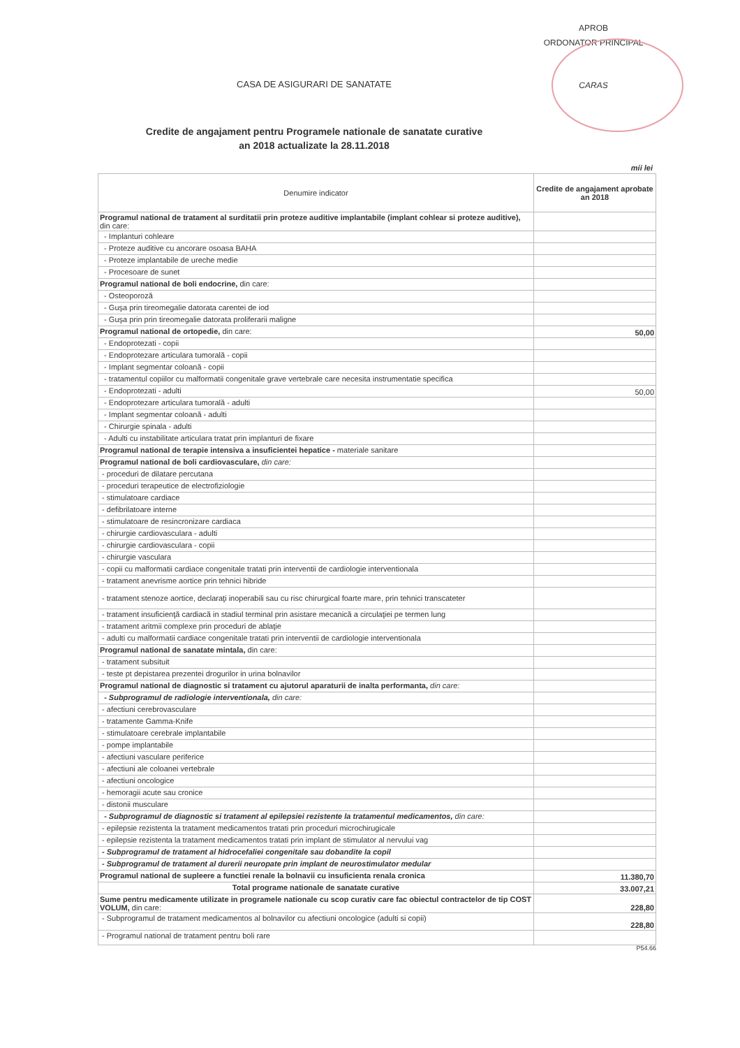APROB
ORDONATOR PRINCIPAL
CARAS
CASA DE ASIGURARI DE SANATATE
Credite de angajament pentru Programele nationale de sanatate curative
an 2018 actualizate la 28.11.2018
mii lei
| Denumire indicator | Credite de angajament aprobate an 2018 |
| --- | --- |
| Programul national de tratament al surditatii prin proteze auditive implantabile (implant cohlear si proteze auditive), din care: | |
| - Implanturi cohleare | |
| - Proteze auditive cu ancorare osoasa BAHA | |
| - Proteze implantabile de ureche medie | |
| - Procesoare de sunet | |
| Programul national de boli endocrine, din care: | |
| - Osteoporoză | |
| - Guşa prin tireomegalie datorata carentei de iod | |
| - Guşa prin prin tireomegalie datorata proliferarii maligne | |
| Programul national de ortopedie, din care: | 50,00 |
| - Endoprotezati - copii | |
| - Endoprotezare articulara tumorală - copii | |
| - Implant segmentar coloană - copii | |
| - tratamentul copiilor cu malformatii congenitale grave vertebrale care necesita instrumentatie specifica | |
| - Endoprotezati - adulti | 50,00 |
| - Endoprotezare articulara tumorală - adulti | |
| - Implant segmentar coloană - adulti | |
| - Chirurgie spinala - adulti | |
| - Adulti cu instabilitate articulara tratat prin implanturi de fixare | |
| Programul national de terapie intensiva a insuficientei hepatice - materiale sanitare | |
| Programul national de boli cardiovasculare, din care: | |
| - proceduri de dilatare percutana | |
| - proceduri terapeutice de electrofiziologie | |
| - stimulatoare cardiace | |
| - defibrilatoare interne | |
| - stimulatoare de resincronizare cardiaca | |
| - chirurgie cardiovasculara - adulti | |
| - chirurgie cardiovasculara - copii | |
| - chirurgie vasculara | |
| - copii cu malformatii cardiace congenitale tratati prin interventii de cardiologie interventionala | |
| - tratament anevrisme aortice prin tehnici hibride | |
| - tratament stenoze aortice, declaraţi inoperabili sau cu risc chirurgical foarte mare, prin tehnici transcateter | |
| - tratament insuficienţă cardiacă in stadiul terminal prin asistare mecanică a circulaţiei pe termen lung | |
| - tratament aritmii complexe prin proceduri de ablaţie | |
| - adulti cu malformatii cardiace congenitale tratati prin interventii de cardiologie interventionala | |
| Programul national de sanatate mintala, din care: | |
| - tratament subsituit | |
| - teste pt depistarea prezentei drogurilor in urina bolnavilor | |
| Programul national de diagnostic si tratament cu ajutorul aparaturii de inalta performanta, din care: | |
| - Subprogramul de radiologie interventionala, din care: | |
| - afectiuni cerebrovasculare | |
| - tratamente Gamma-Knife | |
| - stimulatoare cerebrale implantabile | |
| - pompe implantabile | |
| - afectiuni vasculare periferice | |
| - afectiuni ale coloanei vertebrale | |
| - afectiuni oncologice | |
| - hemoragii acute sau cronice | |
| - distonii musculare | |
| - Subprogramul de diagnostic si tratament al epilepsiei rezistente la tratamentul medicamentos, din care: | |
| - epilepsie rezistenta la tratament medicamentos tratati prin proceduri microchirugicale | |
| - epilepsie rezistenta la tratament medicamentos tratati prin implant de stimulator al nervului vag | |
| - Subprogramul de tratament al hidrocefaliei congenitale sau dobandite la copil | |
| - Subprogramul de tratament al durerii neuropate prin implant de neurostimulator medular | |
| Programul national de supleere a functiei renale la bolnavii cu insuficienta renala cronica | 11.380,70 |
| Total programe nationale de sanatate curative | 33.007,21 |
| Sume pentru medicamente utilizate in programele nationale cu scop curativ care fac obiectul contractelor de tip COST VOLUM, din care: | 228,80 |
| - Subprogramul de tratament medicamentos al bolnavilor cu afectiuni oncologice (adulti si copii) | 228,80 |
| - Programul national de tratament pentru boli rare | |
P54.66